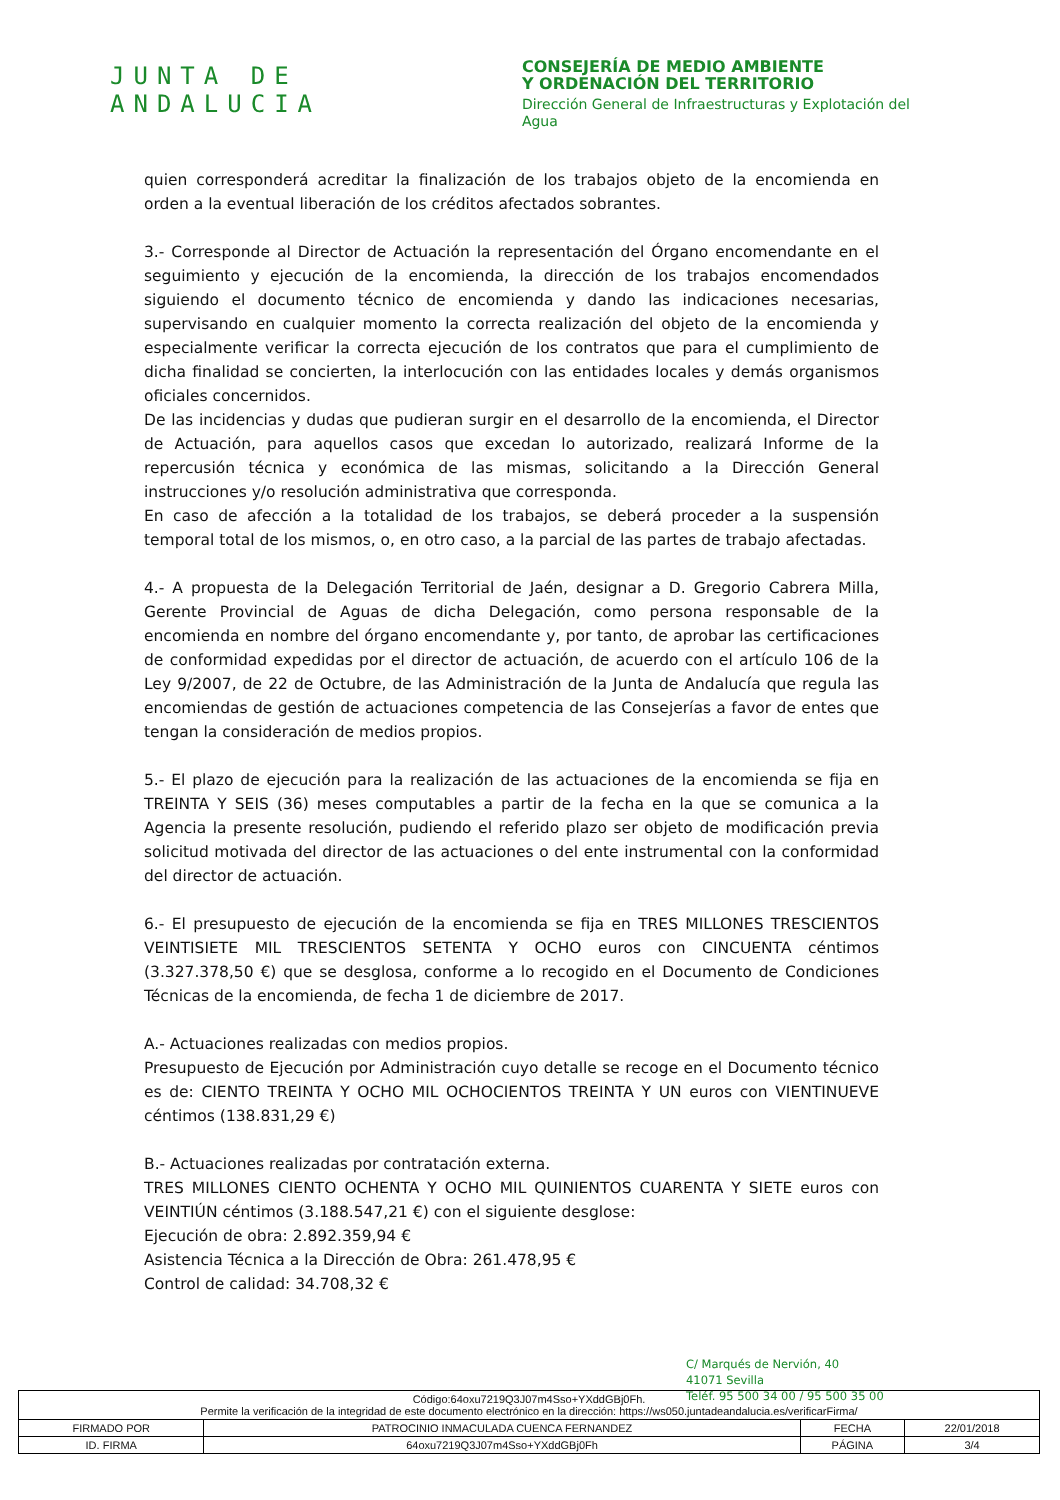JUNTA DE ANDALUCIA
CONSEJERÍA DE MEDIO AMBIENTE
Y ORDENACIÓN DEL TERRITORIO
Dirección General de Infraestructuras y Explotación del Agua
quien corresponderá acreditar la finalización de los trabajos objeto de la encomienda en orden a la eventual liberación de los créditos afectados sobrantes.
3.- Corresponde al Director de Actuación la representación del Órgano encomendante en el seguimiento y ejecución de la encomienda, la dirección de los trabajos encomendados siguiendo el documento técnico de encomienda y dando las indicaciones necesarias, supervisando en cualquier momento la correcta realización del objeto de la encomienda y especialmente verificar la correcta ejecución de los contratos que para el cumplimiento de dicha finalidad se concierten, la interlocución con las entidades locales y demás organismos oficiales concernidos.
De las incidencias y dudas que pudieran surgir en el desarrollo de la encomienda, el Director de Actuación, para aquellos casos que excedan lo autorizado, realizará Informe de la repercusión técnica y económica de las mismas, solicitando a la Dirección General instrucciones y/o resolución administrativa que corresponda.
En caso de afección a la totalidad de los trabajos, se deberá proceder a la suspensión temporal total de los mismos, o, en otro caso, a la parcial de las partes de trabajo afectadas.
4.- A propuesta de la Delegación Territorial de Jaén, designar a D. Gregorio Cabrera Milla, Gerente Provincial de Aguas de dicha Delegación, como persona responsable de la encomienda en nombre del órgano encomendante y, por tanto, de aprobar las certificaciones de conformidad expedidas por el director de actuación, de acuerdo con el artículo 106 de la Ley 9/2007, de 22 de Octubre, de las Administración de la Junta de Andalucía que regula las encomiendas de gestión de actuaciones competencia de las Consejerías a favor de entes que tengan la consideración de medios propios.
5.- El plazo de ejecución para la realización de las actuaciones de la encomienda se fija en TREINTA Y SEIS (36) meses computables a partir de la fecha en la que se comunica a la Agencia la presente resolución, pudiendo el referido plazo ser objeto de modificación previa solicitud motivada del director de las actuaciones o del ente instrumental con la conformidad del director de actuación.
6.- El presupuesto de ejecución de la encomienda se fija en TRES MILLONES TRESCIENTOS VEINTISIETE MIL TRESCIENTOS SETENTA Y OCHO euros con CINCUENTA céntimos (3.327.378,50 €) que se desglosa, conforme a lo recogido en el Documento de Condiciones Técnicas de la encomienda, de fecha 1 de diciembre de 2017.
A.- Actuaciones realizadas con medios propios.
Presupuesto de Ejecución por Administración cuyo detalle se recoge en el Documento técnico es de: CIENTO TREINTA Y OCHO MIL OCHOCIENTOS TREINTA Y UN euros con VIENTINUEVE céntimos (138.831,29 €)
B.- Actuaciones realizadas por contratación externa.
TRES MILLONES CIENTO OCHENTA Y OCHO MIL QUINIENTOS CUARENTA Y SIETE euros con VEINTIÚN céntimos (3.188.547,21 €) con el siguiente desglose:
Ejecución de obra: 2.892.359,94 €
Asistencia Técnica a la Dirección de Obra: 261.478,95 €
Control de calidad: 34.708,32 €
C/ Marqués de Nervión, 40
41071 Sevilla
Teléf. 95 500 34 00 / 95 500 35 00
| Código:64oxu7219Q3J07m4Sso+YXddGBj0Fh. Permite la verificación de la integridad de este documento electrónico en la dirección: https://ws050.juntadeandalucia.es/verificarFirma/ | | | |
| FIRMADO POR | PATROCINIO INMACULADA CUENCA FERNANDEZ | FECHA | 22/01/2018 |
| ID. FIRMA | 64oxu7219Q3J07m4Sso+YXddGBj0Fh | PÁGINA | 3/4 |